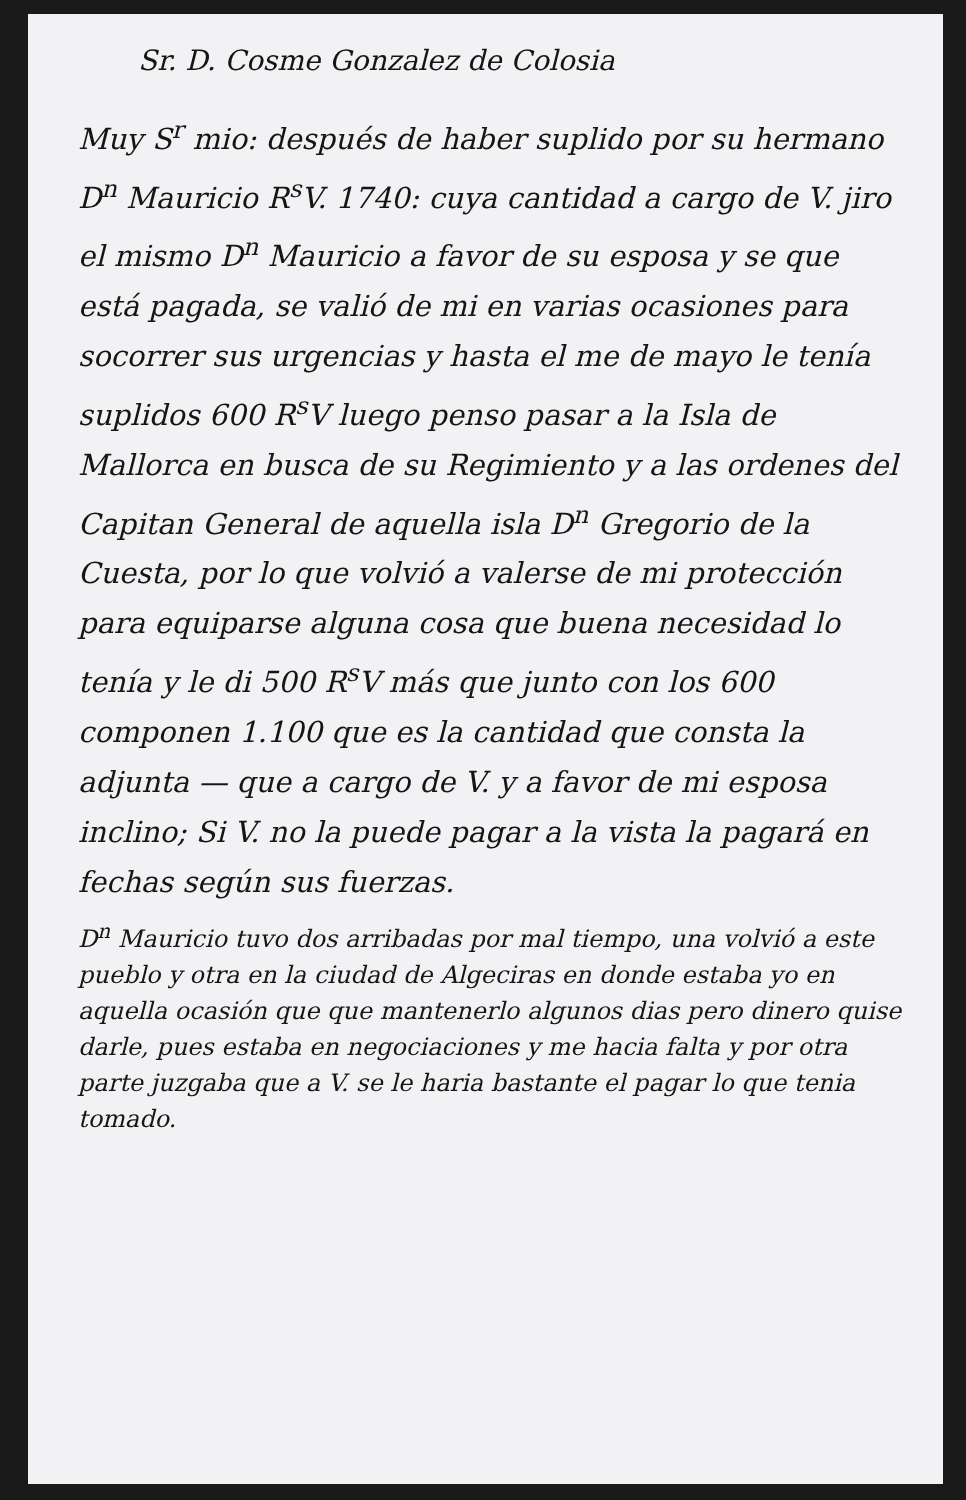Sr. D. Cosme Gonzalez de Colosia
Muy S<sup>r</sup> mio: después de haber suplido por su hermano D<sup>n</sup> Mauricio R<sup>s</sup>V. 1740: cuya cantidad a cargo de V. jiro el mismo D<sup>n</sup> Mauricio a favor de su esposa y se que está pagada, se valió de mi en varias ocasiones para socorrer sus urgencias y hasta el me de mayo le tenía suplidos 600 R<sup>s</sup>V luego penso pasar a la Isla de Mallorca en busca de su Regimiento y a las ordenes del Capitan General de aquella isla D<sup>n</sup> Gregorio de la Cuesta, por lo que volvió a valerse de mi protección para equiparse alguna cosa que buena necesidad lo tenía y le di 500 R<sup>s</sup>V más que junto con los 600 componen 1.100 que es la cantidad que consta la adjunta — que a cargo de V. y a favor de mi esposa inclino; Si V. no la puede pagar a la vista la pagará en fechas según sus fuerzas.
D<sup>n</sup> Mauricio tuvo dos arribadas por mal tiempo, una volvió a este pueblo y otra en la ciudad de Algeciras en donde estaba yo en aquella ocasión que que mantenerlo algunos dias pero dinero quise darle, pues estaba en negociaciones y me hacia falta y por otra parte juzgaba que a V. se le haria bastante el pagar lo que tenia tomado.